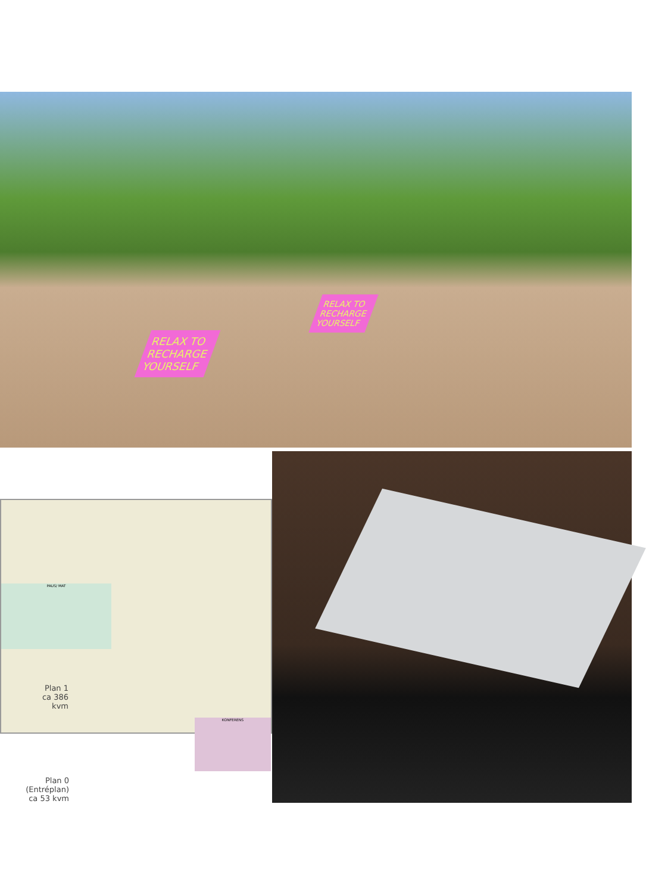RELAX TO
RECHARGE
YOURSELF
RELAX TO
RECHARGE
YOURSELF
PAUS/ MAT
KONFERENS
Plan 1
ca 386 kvm
Plan 0 (Entréplan)
ca 53 kvm